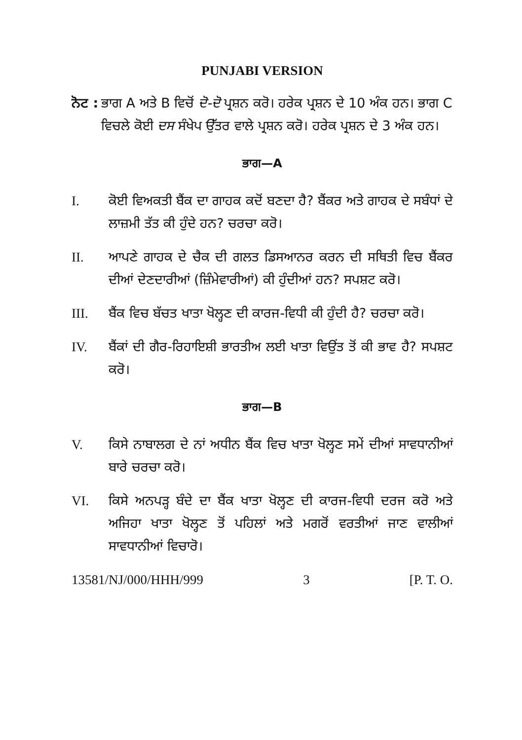PUNJABI VERSION
ਨੋਟ :
ਭਾਗ A ਅਤੇ B ਵਿਚੋਂ ਦੋ-ਦੋ ਪ੍ਰਸ਼ਨ ਕਰੋ। ਹਰੇਕ ਪ੍ਰਸ਼ਨ ਦੇ 10 ਅੰਕ ਹਨ। ਭਾਗ C ਵਿਚਲੇ ਕੋਈ ਦਸ ਸੰਖੇਪ ਉੱਤਰ ਵਾਲੇ ਪ੍ਰਸ਼ਨ ਕਰੋ। ਹਰੇਕ ਪ੍ਰਸ਼ਨ ਦੇ 3 ਅੰਕ ਹਨ।
ਭਾਗ—A
I. ਕੋਈ ਵਿਅਕਤੀ ਬੈਂਕ ਦਾ ਗਾਹਕ ਕਦੋਂ ਬਣਦਾ ਹੈ? ਬੈਂਕਰ ਅਤੇ ਗਾਹਕ ਦੇ ਸਬੰਧਾਂ ਦੇ ਲਾਜ਼ਮੀ ਤੱਤ ਕੀ ਹੁੰਦੇ ਹਨ? ਚਰਚਾ ਕਰੋ।
II. ਆਪਣੇ ਗਾਹਕ ਦੇ ਚੈਕ ਦੀ ਗਲਤ ਡਿਸਆਨਰ ਕਰਨ ਦੀ ਸਥਿਤੀ ਵਿਚ ਬੈਂਕਰ ਦੀਆਂ ਦੇਣਦਾਰੀਆਂ (ਜ਼ਿੰਮੇਵਾਰੀਆਂ) ਕੀ ਹੁੰਦੀਆਂ ਹਨ? ਸਪਸ਼ਟ ਕਰੋ।
III. ਬੈਂਕ ਵਿਚ ਬੱਚਤ ਖਾਤਾ ਖੋਲ੍ਹਣ ਦੀ ਕਾਰਜ-ਵਿਧੀ ਕੀ ਹੁੰਦੀ ਹੈ? ਚਰਚਾ ਕਰੋ।
IV. ਬੈਂਕਾਂ ਦੀ ਗੈਰ-ਰਿਹਾਇਸ਼ੀ ਭਾਰਤੀਅ ਲਈ ਖਾਤਾ ਵਿਉਂਤ ਤੋਂ ਕੀ ਭਾਵ ਹੈ? ਸਪਸ਼ਟ ਕਰੋ।
ਭਾਗ—B
V. ਕਿਸੇ ਨਾਬਾਲਗ ਦੇ ਨਾਂ ਅਧੀਨ ਬੈਂਕ ਵਿਚ ਖਾਤਾ ਖੋਲ੍ਹਣ ਸਮੇਂ ਦੀਆਂ ਸਾਵਧਾਨੀਆਂ ਬਾਰੇ ਚਰਚਾ ਕਰੋ।
VI. ਕਿਸੇ ਅਨਪੜ੍ਹ ਬੰਦੇ ਦਾ ਬੈਂਕ ਖਾਤਾ ਖੋਲ੍ਹਣ ਦੀ ਕਾਰਜ-ਵਿਧੀ ਦਰਜ ਕਰੋ ਅਤੇ ਅਜਿਹਾ ਖਾਤਾ ਖੋਲ੍ਹਣ ਤੋਂ ਪਹਿਲਾਂ ਅਤੇ ਮਗਰੋਂ ਵਰਤੀਆਂ ਜਾਣ ਵਾਲੀਆਂ ਸਾਵਧਾਨੀਆਂ ਵਿਚਾਰੋ।
13581/NJ/000/HHH/999 3 [P. T. O.